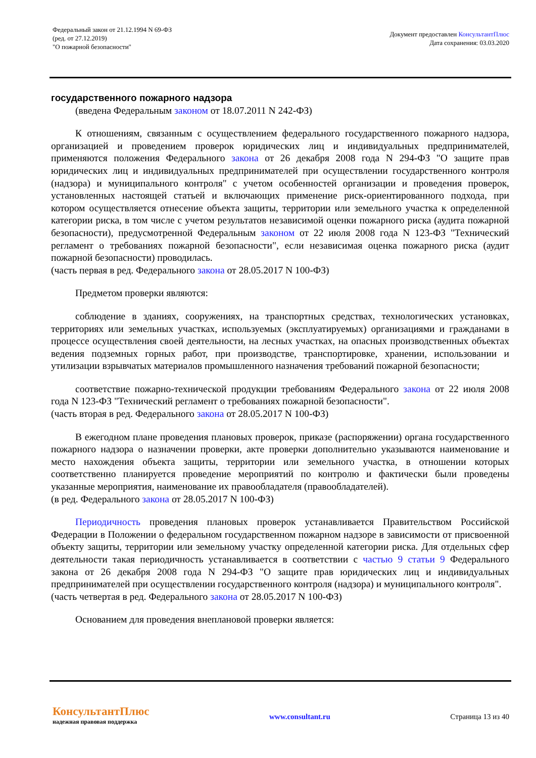Федеральный закон от 21.12.1994 N 69-ФЗ
(ред. от 27.12.2019)
"О пожарной безопасности"
Документ предоставлен КонсультантПлюс
Дата сохранения: 03.03.2020
государственного пожарного надзора
(введена Федеральным законом от 18.07.2011 N 242-ФЗ)
К отношениям, связанным с осуществлением федерального государственного пожарного надзора, организацией и проведением проверок юридических лиц и индивидуальных предпринимателей, применяются положения Федерального закона от 26 декабря 2008 года N 294-ФЗ "О защите прав юридических лиц и индивидуальных предпринимателей при осуществлении государственного контроля (надзора) и муниципального контроля" с учетом особенностей организации и проведения проверок, установленных настоящей статьей и включающих применение риск-ориентированного подхода, при котором осуществляется отнесение объекта защиты, территории или земельного участка к определенной категории риска, в том числе с учетом результатов независимой оценки пожарного риска (аудита пожарной безопасности), предусмотренной Федеральным законом от 22 июля 2008 года N 123-ФЗ "Технический регламент о требованиях пожарной безопасности", если независимая оценка пожарного риска (аудит пожарной безопасности) проводилась.
(часть первая в ред. Федерального закона от 28.05.2017 N 100-ФЗ)
Предметом проверки являются:
соблюдение в зданиях, сооружениях, на транспортных средствах, технологических установках, территориях или земельных участках, используемых (эксплуатируемых) организациями и гражданами в процессе осуществления своей деятельности, на лесных участках, на опасных производственных объектах ведения подземных горных работ, при производстве, транспортировке, хранении, использовании и утилизации взрывчатых материалов промышленного назначения требований пожарной безопасности;
соответствие пожарно-технической продукции требованиям Федерального закона от 22 июля 2008 года N 123-ФЗ "Технический регламент о требованиях пожарной безопасности".
(часть вторая в ред. Федерального закона от 28.05.2017 N 100-ФЗ)
В ежегодном плане проведения плановых проверок, приказе (распоряжении) органа государственного пожарного надзора о назначении проверки, акте проверки дополнительно указываются наименование и место нахождения объекта защиты, территории или земельного участка, в отношении которых соответственно планируется проведение мероприятий по контролю и фактически были проведены указанные мероприятия, наименование их правообладателя (правообладателей).
(в ред. Федерального закона от 28.05.2017 N 100-ФЗ)
Периодичность проведения плановых проверок устанавливается Правительством Российской Федерации в Положении о федеральном государственном пожарном надзоре в зависимости от присвоенной объекту защиты, территории или земельному участку определенной категории риска. Для отдельных сфер деятельности такая периодичность устанавливается в соответствии с частью 9 статьи 9 Федерального закона от 26 декабря 2008 года N 294-ФЗ "О защите прав юридических лиц и индивидуальных предпринимателей при осуществлении государственного контроля (надзора) и муниципального контроля".
(часть четвертая в ред. Федерального закона от 28.05.2017 N 100-ФЗ)
Основанием для проведения внеплановой проверки является:
КонсультантПлюс
надежная правовая поддержка
www.consultant.ru Страница 13 из 40